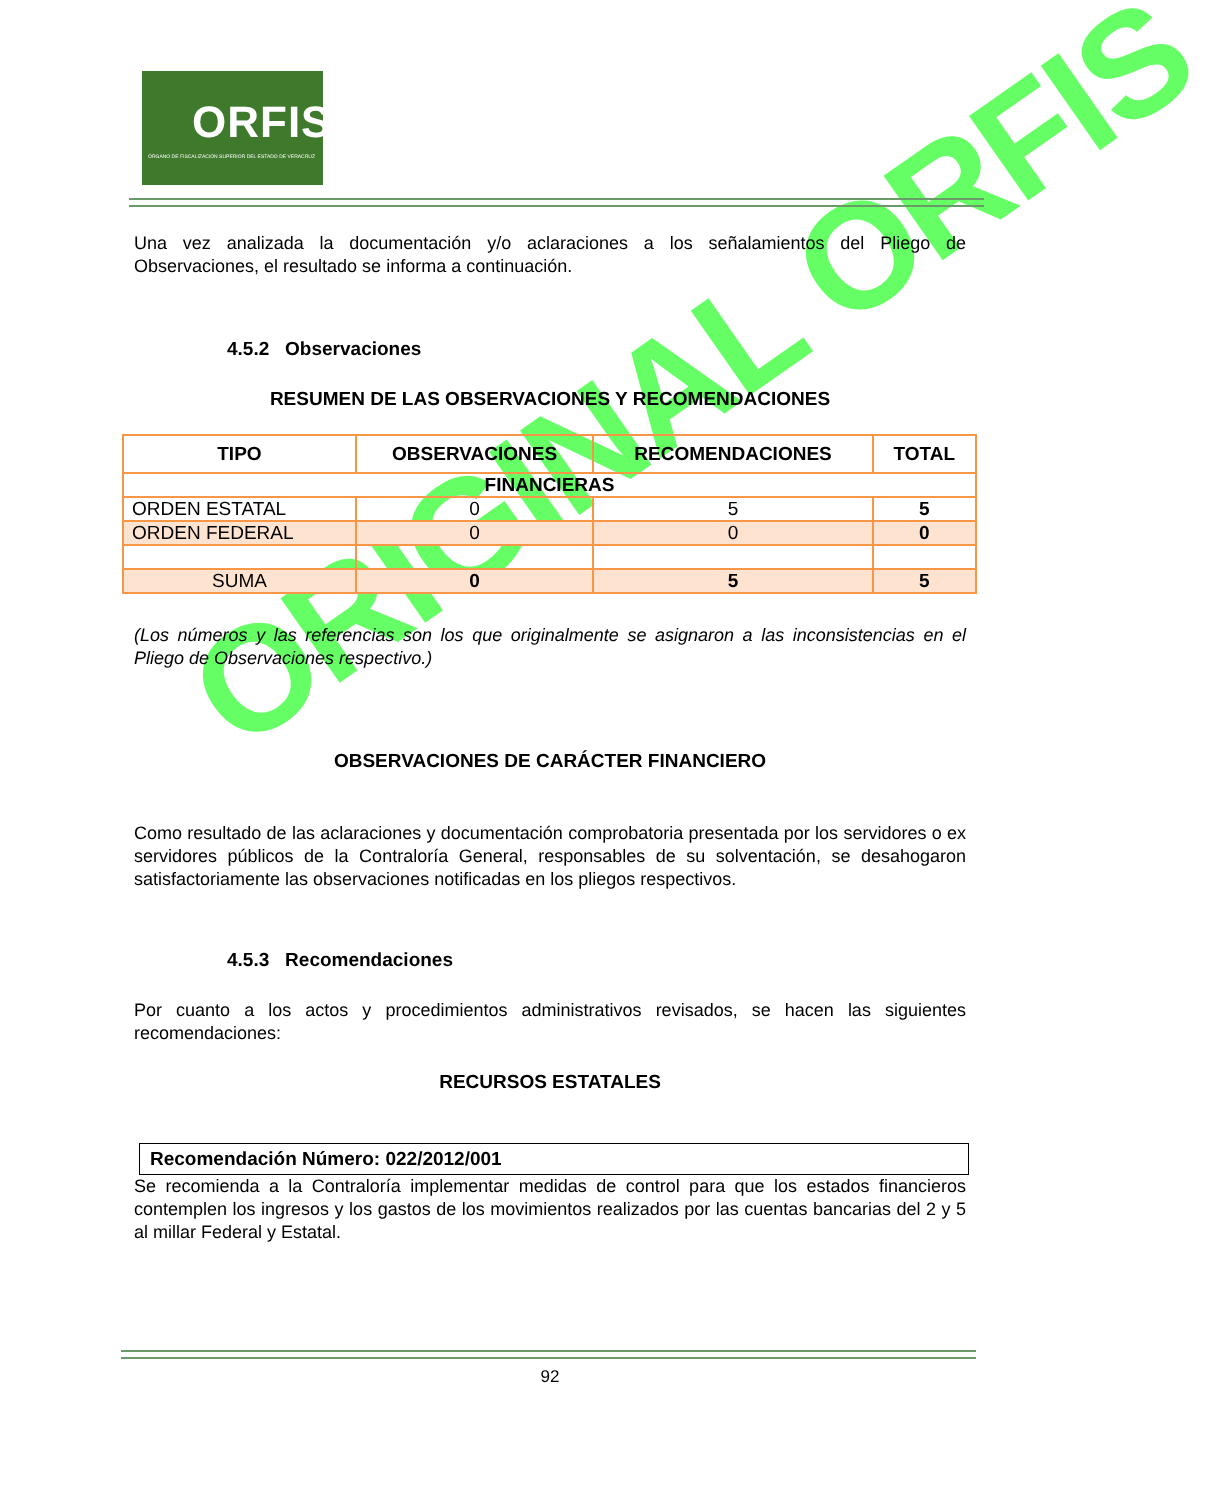ORIGINAL ORFIS
ORFIS
ÓRGANO DE FISCALIZACIÓN SUPERIOR DEL ESTADO DE VERACRUZ
Una vez analizada la documentación y/o aclaraciones a los señalamientos del Pliego de Observaciones, el resultado se informa a continuación.
4.5.2 Observaciones
RESUMEN DE LAS OBSERVACIONES Y RECOMENDACIONES
| TIPO | OBSERVACIONES | RECOMENDACIONES | TOTAL |
| --- | --- | --- | --- |
| FINANCIERAS | | | |
| ORDEN ESTATAL | 0 | 5 | 5 |
| ORDEN FEDERAL | 0 | 0 | 0 |
| SUMA | 0 | 5 | 5 |
(Los números y las referencias son los que originalmente se asignaron a las inconsistencias en el Pliego de Observaciones respectivo.)
OBSERVACIONES DE CARÁCTER FINANCIERO
Como resultado de las aclaraciones y documentación comprobatoria presentada por los servidores o ex servidores públicos de la Contraloría General, responsables de su solventación, se desahogaron satisfactoriamente las observaciones notificadas en los pliegos respectivos.
4.5.3 Recomendaciones
Por cuanto a los actos y procedimientos administrativos revisados, se hacen las siguientes recomendaciones:
RECURSOS ESTATALES
Recomendación Número: 022/2012/001
Se recomienda a la Contraloría implementar medidas de control para que los estados financieros contemplen los ingresos y los gastos de los movimientos realizados por las cuentas bancarias del 2 y 5 al millar Federal y Estatal.
92